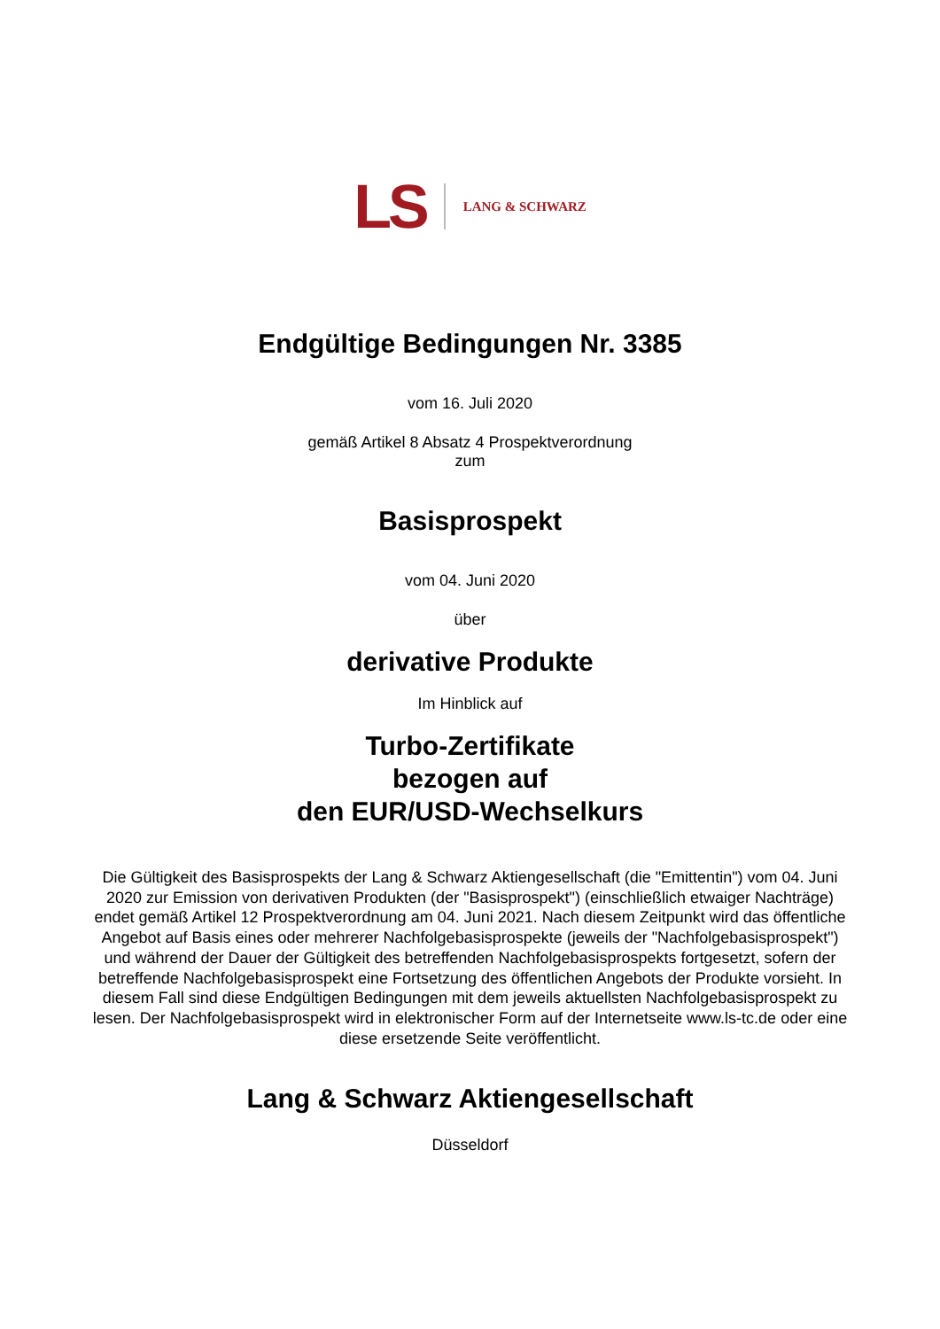LS LANG & SCHWARZ
Endgültige Bedingungen Nr. 3385
vom 16. Juli 2020
gemäß Artikel 8 Absatz 4 Prospektverordnung
zum
Basisprospekt
vom 04. Juni 2020
über
derivative Produkte
Im Hinblick auf
Turbo-Zertifikate
bezogen auf
den EUR/USD-Wechselkurs
Die Gültigkeit des Basisprospekts der Lang & Schwarz Aktiengesellschaft (die "Emittentin") vom 04. Juni 2020 zur Emission von derivativen Produkten (der "Basisprospekt") (einschließlich etwaiger Nachträge) endet gemäß Artikel 12 Prospektverordnung am 04. Juni 2021. Nach diesem Zeitpunkt wird das öffentliche Angebot auf Basis eines oder mehrerer Nachfolgebasisprospekte (jeweils der "Nachfolgebasisprospekt") und während der Dauer der Gültigkeit des betreffenden Nachfolgebasisprospekts fortgesetzt, sofern der betreffende Nachfolgebasisprospekt eine Fortsetzung des öffentlichen Angebots der Produkte vorsieht. In diesem Fall sind diese Endgültigen Bedingungen mit dem jeweils aktuellsten Nachfolgebasisprospekt zu lesen. Der Nachfolgebasisprospekt wird in elektronischer Form auf der Internetseite www.ls-tc.de oder eine diese ersetzende Seite veröffentlicht.
Lang & Schwarz Aktiengesellschaft
Düsseldorf